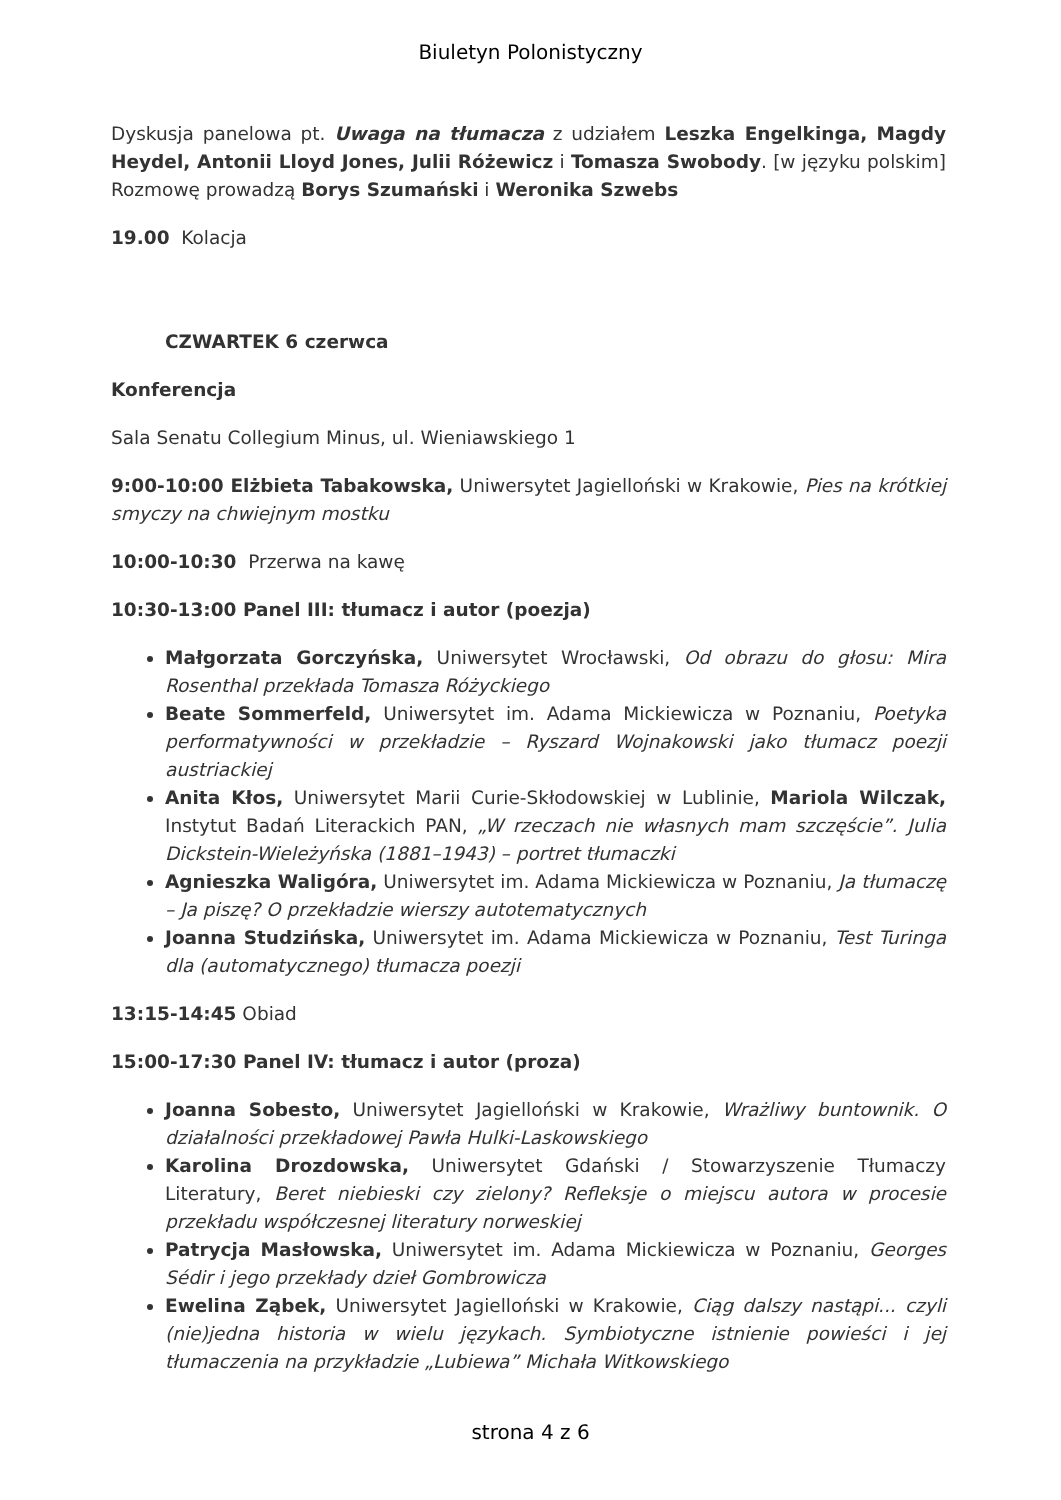Biuletyn Polonistyczny
Dyskusja panelowa pt. Uwaga na tłumacza z udziałem Leszka Engelkinga, Magdy Heydel, Antonii Lloyd Jones, Julii Różewicz i Tomasza Swobody. [w języku polskim] Rozmowę prowadzą Borys Szumański i Weronika Szwebs
19.00 Kolacja
CZWARTEK 6 czerwca
Konferencja
Sala Senatu Collegium Minus, ul. Wieniawskiego 1
9:00-10:00 Elżbieta Tabakowska, Uniwersytet Jagielloński w Krakowie, Pies na krótkiej smyczy na chwiejnym mostku
10:00-10:30 Przerwa na kawę
10:30-13:00 Panel III: tłumacz i autor (poezja)
Małgorzata Gorczyńska, Uniwersytet Wrocławski, Od obrazu do głosu: Mira Rosenthal przekłada Tomasza Różyckiego
Beate Sommerfeld, Uniwersytet im. Adama Mickiewicza w Poznaniu, Poetyka performatywności w przekładzie – Ryszard Wojnakowski jako tłumacz poezji austriackiej
Anita Kłos, Uniwersytet Marii Curie-Skłodowskiej w Lublinie, Mariola Wilczak, Instytut Badań Literackich PAN, „W rzeczach nie własnych mam szczęście”. Julia Dickstein-Wieleżyńska (1881–1943) – portret tłumaczki
Agnieszka Waligóra, Uniwersytet im. Adama Mickiewicza w Poznaniu, Ja tłumaczę – Ja piszę? O przekładzie wierszy autotematycznych
Joanna Studzińska, Uniwersytet im. Adama Mickiewicza w Poznaniu, Test Turinga dla (automatycznego) tłumacza poezji
13:15-14:45 Obiad
15:00-17:30 Panel IV: tłumacz i autor (proza)
Joanna Sobesto, Uniwersytet Jagielloński w Krakowie, Wrażliwy buntownik. O działalności przekładowej Pawła Hulki-Laskowskiego
Karolina Drozdowska, Uniwersytet Gdański / Stowarzyszenie Tłumaczy Literatury, Beret niebieski czy zielony? Refleksje o miejscu autora w procesie przekładu współczesnej literatury norweskiej
Patrycja Masłowska, Uniwersytet im. Adama Mickiewicza w Poznaniu, Georges Sédir i jego przekłady dzieł Gombrowicza
Ewelina Ząbek, Uniwersytet Jagielloński w Krakowie, Ciąg dalszy nastąpi... czyli (nie)jedna historia w wielu językach. Symbiotyczne istnienie powieści i jej tłumaczenia na przykładzie „Lubiewa” Michała Witkowskiego
strona 4 z 6